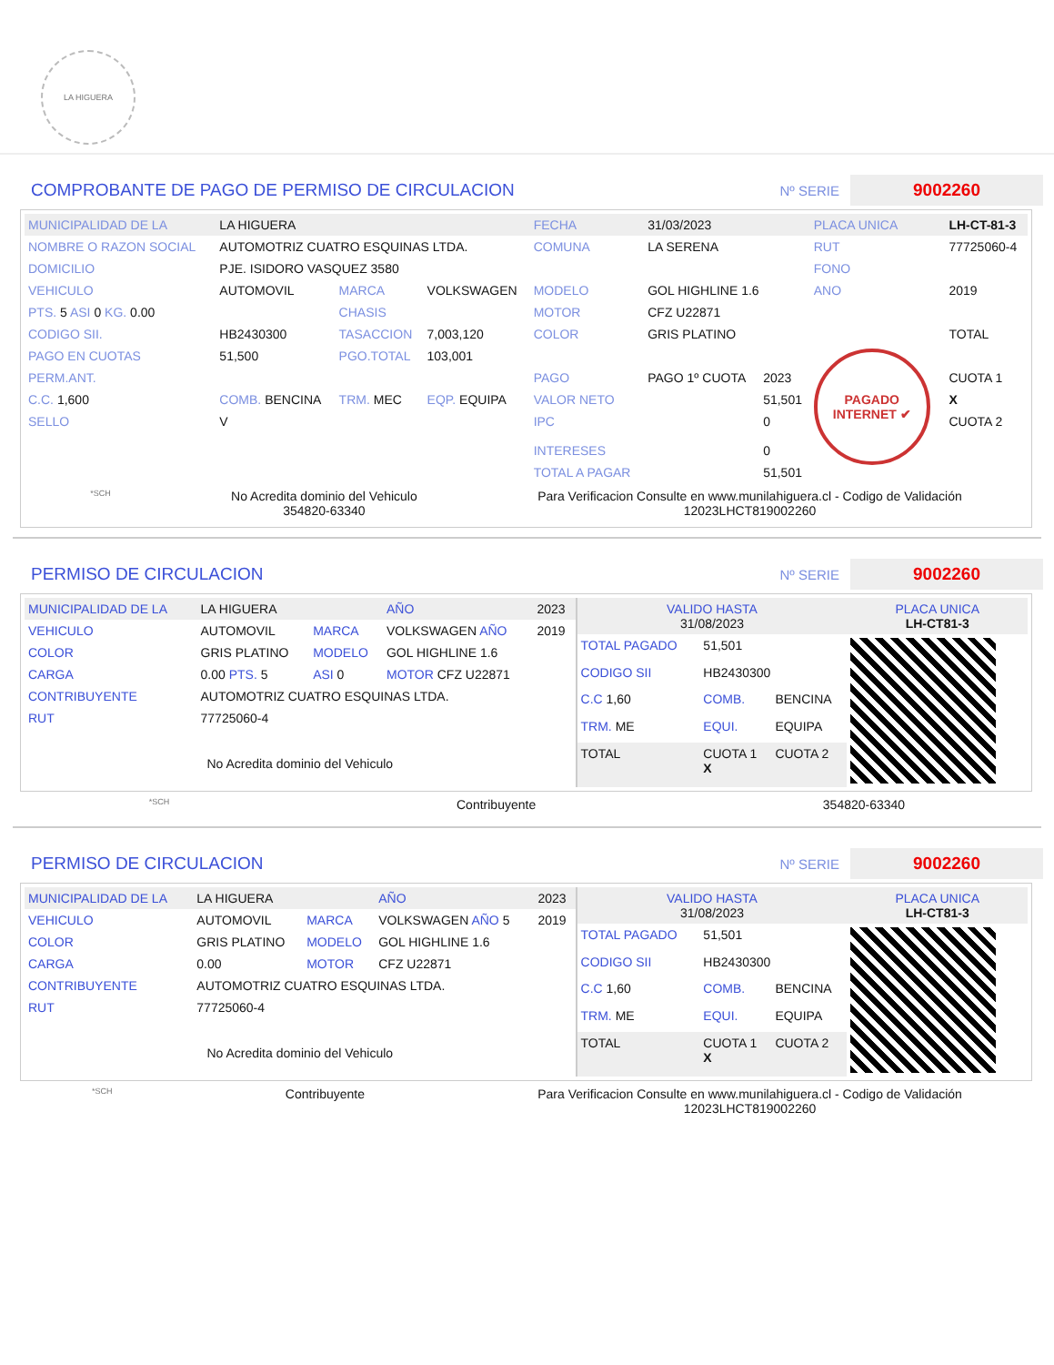LA HIGUERA
COMPROBANTE DE PAGO DE PERMISO DE CIRCULACION Nº SERIE 9002260
| MUNICIPALIDAD DE LA | LA HIGUERA | | | FECHA | 31/03/2023 | | PLACA UNICA | LH-CT-81-3 |
| NOMBRE O RAZON SOCIAL | AUTOMOTRIZ CUATRO ESQUINAS LTDA. | | | COMUNA | LA SERENA | | RUT | 77725060-4 |
| DOMICILIO | PJE. ISIDORO VASQUEZ 3580 | | | | | | FONO | |
| VEHICULO | AUTOMOVIL | MARCA | VOLKSWAGEN | MODELO | GOL HIGHLINE 1.6 | | ANO | 2019 |
| PTS. 5 ASI 0 KG. 0.00 | | CHASIS | | MOTOR | CFZ U22871 | | | |
| CODIGO SII. | HB2430300 | TASACCION | 7,003,120 | COLOR | GRIS PLATINO | | | TOTAL |
| PAGO EN CUOTAS | 51,500 | PGO.TOTAL | 103,001 | | | | PAGADO INTERNET ✔ | |
| PERM.ANT. | | | | PAGO | PAGO 1º CUOTA | 2023 | | CUOTA 1 |
| C.C. 1,600 | COMB. BENCINA | TRM. MEC | EQP. EQUIPA | VALOR NETO | | 51,501 | | X |
| SELLO | V | | | IPC INTERESES | | 0 0 | | CUOTA 2 |
| | | | | TOTAL A PAGAR | | 51,501 | | |
*SCH
No Acredita dominio del Vehiculo
354820-63340
Para Verificacion Consulte en www.munilahiguera.cl - Codigo de Validación
12023LHCT819002260
PERMISO DE CIRCULACION Nº SERIE 9002260
| MUNICIPALIDAD DE LA | LA HIGUERA | | AÑO | 2023 |
| VEHICULO | AUTOMOVIL | MARCA | VOLKSWAGEN AÑO | 2019 |
| COLOR | GRIS PLATINO | MODELO | GOL HIGHLINE 1.6 | |
| CARGA | 0.00 PTS. 5 | ASI 0 | MOTOR CFZ U22871 | |
| CONTRIBUYENTE | AUTOMOTRIZ CUATRO ESQUINAS LTDA. | | | |
| RUT | 77725060-4 | | | |
| No Acredita dominio del Vehiculo | | | | |
| VALIDO HASTA 31/08/2023 | | | PLACA UNICA LH-CT81-3 |
| TOTAL PAGADO | 51,501 | | |
| CODIGO SII | HB2430300 | | |
| C.C 1,60 | COMB. | BENCINA | |
| TRM. ME | EQUI. | EQUIPA | |
| TOTAL | CUOTA 1 X | CUOTA 2 | |
*SCH
Contribuyente 354820-63340
PERMISO DE CIRCULACION Nº SERIE 9002260
| MUNICIPALIDAD DE LA | LA HIGUERA | | AÑO | 2023 |
| VEHICULO | AUTOMOVIL | MARCA | VOLKSWAGEN AÑO 5 | 2019 |
| COLOR | GRIS PLATINO | MODELO | GOL HIGHLINE 1.6 | |
| CARGA | 0.00 | MOTOR | CFZ U22871 | |
| CONTRIBUYENTE | AUTOMOTRIZ CUATRO ESQUINAS LTDA. | | | |
| RUT | 77725060-4 | | | |
| No Acredita dominio del Vehiculo | | | | |
| VALIDO HASTA 31/08/2023 | | | PLACA UNICA LH-CT81-3 |
| TOTAL PAGADO | 51,501 | | |
| CODIGO SII | HB2430300 | | |
| C.C 1,60 | COMB. | BENCINA | |
| TRM. ME | EQUI. | EQUIPA | |
| TOTAL | CUOTA 1 X | CUOTA 2 | |
*SCH
Contribuyente Para Verificacion Consulte en www.munilahiguera.cl - Codigo de Validación
12023LHCT819002260